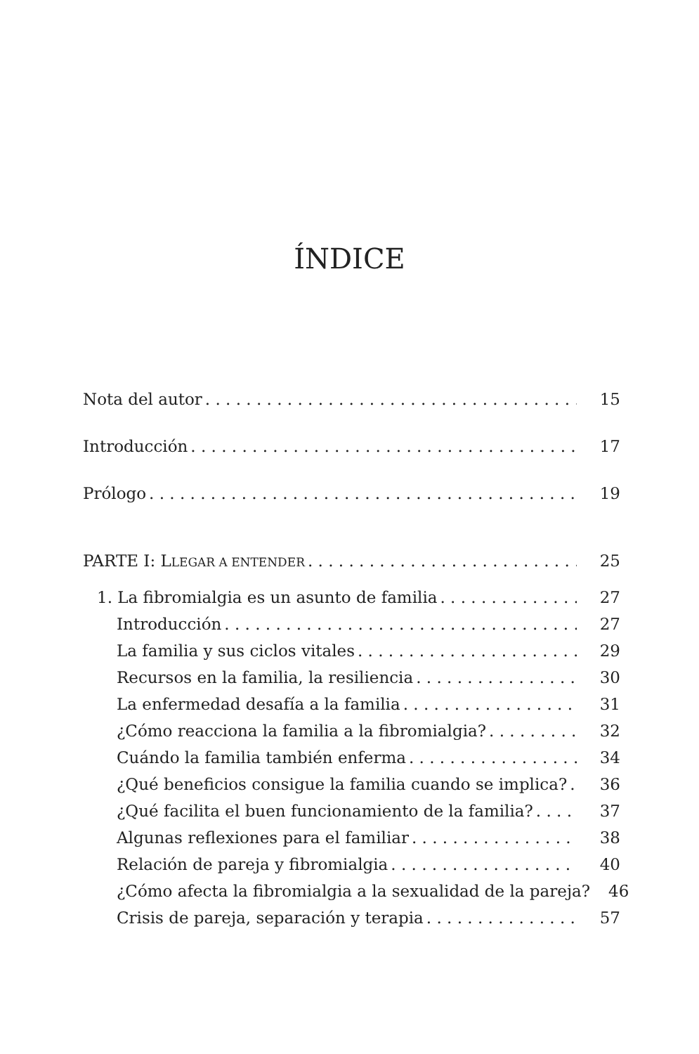ÍNDICE
Nota del autor 15
Introducción 17
Prólogo 19
PARTE I: LLEGAR A ENTENDER 25
1. La fibromialgia es un asunto de familia 27
Introducción 27
La familia y sus ciclos vitales 29
Recursos en la familia, la resiliencia 30
La enfermedad desafía a la familia 31
¿Cómo reacciona la familia a la fibromialgia? 32
Cuándo la familia también enferma 34
¿Qué beneficios consigue la familia cuando se implica? 36
¿Qué facilita el buen funcionamiento de la familia? 37
Algunas reflexiones para el familiar 38
Relación de pareja y fibromialgia 40
¿Cómo afecta la fibromialgia a la sexualidad de la pareja? 46
Crisis de pareja, separación y terapia 57